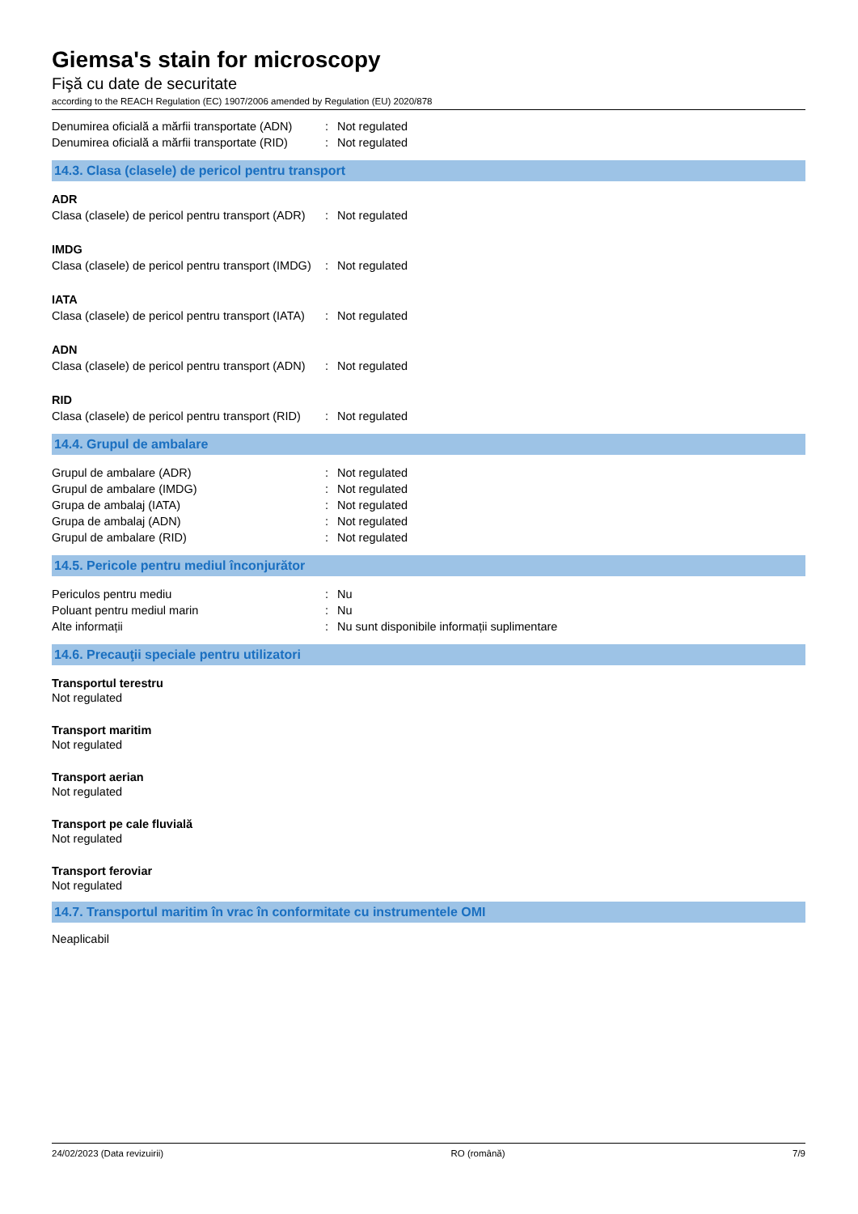Giemsa's stain for microscopy
Fişă cu date de securitate
according to the REACH Regulation (EC) 1907/2006 amended by Regulation (EU) 2020/878
Denumirea oficială a mărfii transportate (ADN): Not regulated
Denumirea oficială a mărfii transportate (RID): Not regulated
14.3. Clasa (clasele) de pericol pentru transport
ADR
Clasa (clasele) de pericol pentru transport (ADR): Not regulated
IMDG
Clasa (clasele) de pericol pentru transport (IMDG): Not regulated
IATA
Clasa (clasele) de pericol pentru transport (IATA): Not regulated
ADN
Clasa (clasele) de pericol pentru transport (ADN): Not regulated
RID
Clasa (clasele) de pericol pentru transport (RID): Not regulated
14.4. Grupul de ambalare
Grupul de ambalare (ADR): Not regulated
Grupul de ambalare (IMDG): Not regulated
Grupa de ambalaj (IATA): Not regulated
Grupa de ambalaj (ADN): Not regulated
Grupul de ambalare (RID): Not regulated
14.5. Pericole pentru mediul înconjurător
Periculos pentru mediu: Nu
Poluant pentru mediul marin: Nu
Alte informații: Nu sunt disponibile informații suplimentare
14.6. Precauţii speciale pentru utilizatori
Transportul terestru
Not regulated
Transport maritim
Not regulated
Transport aerian
Not regulated
Transport pe cale fluvială
Not regulated
Transport feroviar
Not regulated
14.7. Transportul maritim în vrac în conformitate cu instrumentele OMI
Neaplicabil
24/02/2023 (Data revizuirii) RO (română) 7/9